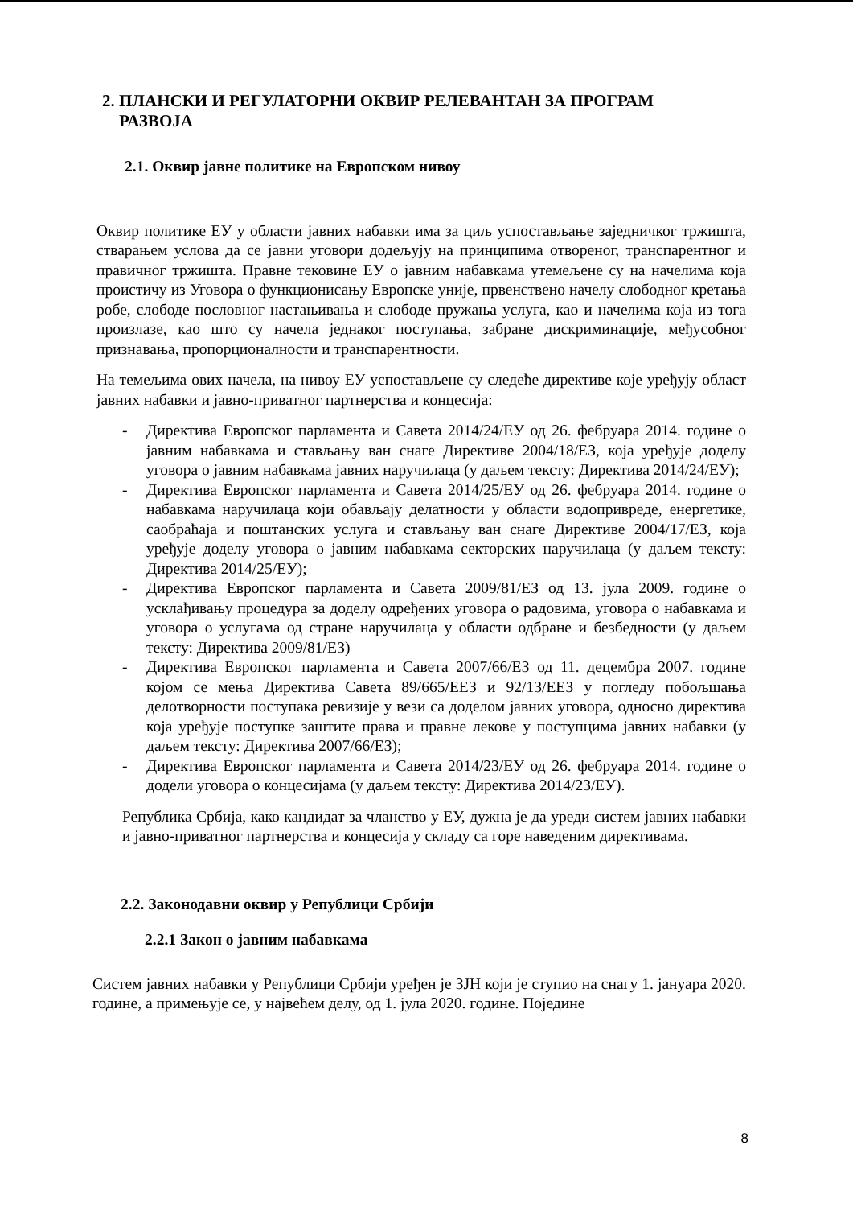2. ПЛАНСКИ И РЕГУЛАТОРНИ ОКВИР РЕЛЕВАНТАН ЗА ПРОГРАМ
РАЗВОЈА
2.1. Оквир јавне политике на Европском нивоу
Оквир политике ЕУ у области јавних набавки има за циљ успостављање заједничког тржишта, стварањем услова да се јавни уговори додељују на принципима отвореног, транспарентног и правичног тржишта. Правне тековине ЕУ о јавним набавкама утемељене су на начелима која проистичу из Уговора о функционисању Европске уније, првенствено начелу слободног кретања робе, слободе пословног настањивања и слободе пружања услуга, као и начелима која из тога произлазе, као што су начела једнаког поступања, забране дискриминације, међусобног признавања, пропорционалности и транспарентности.
На темељима ових начела, на нивоу ЕУ успостављене су следеће директиве које уређују област јавних набавки и јавно-приватног партнерства и концесија:
- Директива Европског парламента и Савета 2014/24/ЕУ од 26. фебруара 2014. године о јавним набавкама и стављању ван снаге Директиве 2004/18/ЕЗ, која уређује доделу уговора о јавним набавкама јавних наручилаца (у даљем тексту: Директива 2014/24/ЕУ);
- Директива Европског парламента и Савета 2014/25/ЕУ од 26. фебруара 2014. године о набавкама наручилаца који обављају делатности у области водопривреде, енергетике, саобраћаја и поштанских услуга и стављању ван снаге Директиве 2004/17/ЕЗ, која уређује доделу уговора о јавним набавкама секторских наручилаца (у даљем тексту: Директива 2014/25/ЕУ);
- Директива Европског парламента и Савета 2009/81/ЕЗ од 13. јула 2009. године о усклађивању процедура за доделу одређених уговора о радовима, уговора о набавкама и уговора о услугама од стране наручилаца у области одбране и безбедности (у даљем тексту: Директива 2009/81/ЕЗ)
- Директива Европског парламента и Савета 2007/66/ЕЗ од 11. децембра 2007. године којом се мења Директива Савета 89/665/ЕЕЗ и 92/13/ЕЕЗ у погледу побољшања делотворности поступака ревизије у вези са доделом јавних уговора, односно директива која уређује поступке заштите права и правне лекове у поступцима јавних набавки (у даљем тексту: Директива 2007/66/ЕЗ);
- Директива Европског парламента и Савета 2014/23/ЕУ од 26. фебруара 2014. године о додели уговора о концесијама (у даљем тексту: Директива 2014/23/ЕУ).
Република Србија, како кандидат за чланство у ЕУ, дужна је да уреди систем јавних набавки и јавно-приватног партнерства и концесија у складу са горе наведеним директивама.
2.2. Законодавни оквир у Републици Србији
2.2.1 Закон о јавним набавкама
Систем јавних набавки у Републици Србији уређен је ЗЈН који је ступио на снагу 1. јануара 2020. године, а примењује се, у највећем делу, од 1. јула 2020. године. Поједине
8